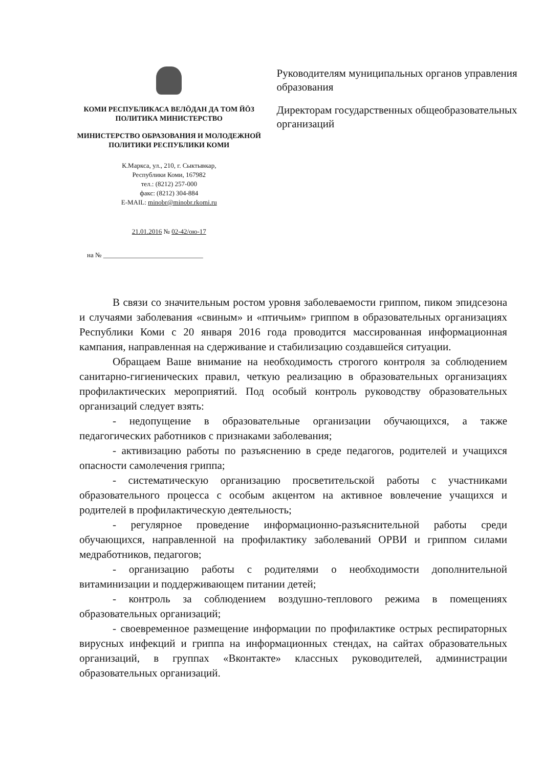КОМИ РЕСПУБЛИКАСА ВЕЛӦДАН ДА ТОМ ЙӦЗ ПОЛИТИКА МИНИСТЕРСТВО
МИНИСТЕРСТВО ОБРАЗОВАНИЯ И МОЛОДЕЖНОЙ ПОЛИТИКИ РЕСПУБЛИКИ КОМИ
К.Маркса, ул., 210, г. Сыктывкар,
Республики Коми, 167982
тел.: (8212) 257-000
факс: (8212) 304-884
E-MAIL: minobr@minobr.rkomi.ru
21.01.2016 № 02-42/ою-17
на № ______________________________
Руководителям муниципальных органов управления образования
Директорам государственных общеобразовательных организаций
В связи со значительным ростом уровня заболеваемости гриппом, пиком эпидсезона и случаями заболевания «свиным» и «птичьим» гриппом в образовательных организациях Республики Коми с 20 января 2016 года проводится массированная информационная кампания, направленная на сдерживание и стабилизацию создавшейся ситуации.
Обращаем Ваше внимание на необходимость строгого контроля за соблюдением санитарно-гигиенических правил, четкую реализацию в образовательных организациях профилактических мероприятий. Под особый контроль руководству образовательных организаций следует взять:
- недопущение в образовательные организации обучающихся, а также педагогических работников с признаками заболевания;
- активизацию работы по разъяснению в среде педагогов, родителей и учащихся опасности самолечения гриппа;
- систематическую организацию просветительской работы с участниками образовательного процесса с особым акцентом на активное вовлечение учащихся и родителей в профилактическую деятельность;
- регулярное проведение информационно-разъяснительной работы среди обучающихся, направленной на профилактику заболеваний ОРВИ и гриппом силами медработников, педагогов;
- организацию работы с родителями о необходимости дополнительной витаминизации и поддерживающем питании детей;
- контроль за соблюдением воздушно-теплового режима в помещениях образовательных организаций;
- своевременное размещение информации по профилактике острых респираторных вирусных инфекций и гриппа на информационных стендах, на сайтах образовательных организаций, в группах «Вконтакте» классных руководителей, администрации образовательных организаций.